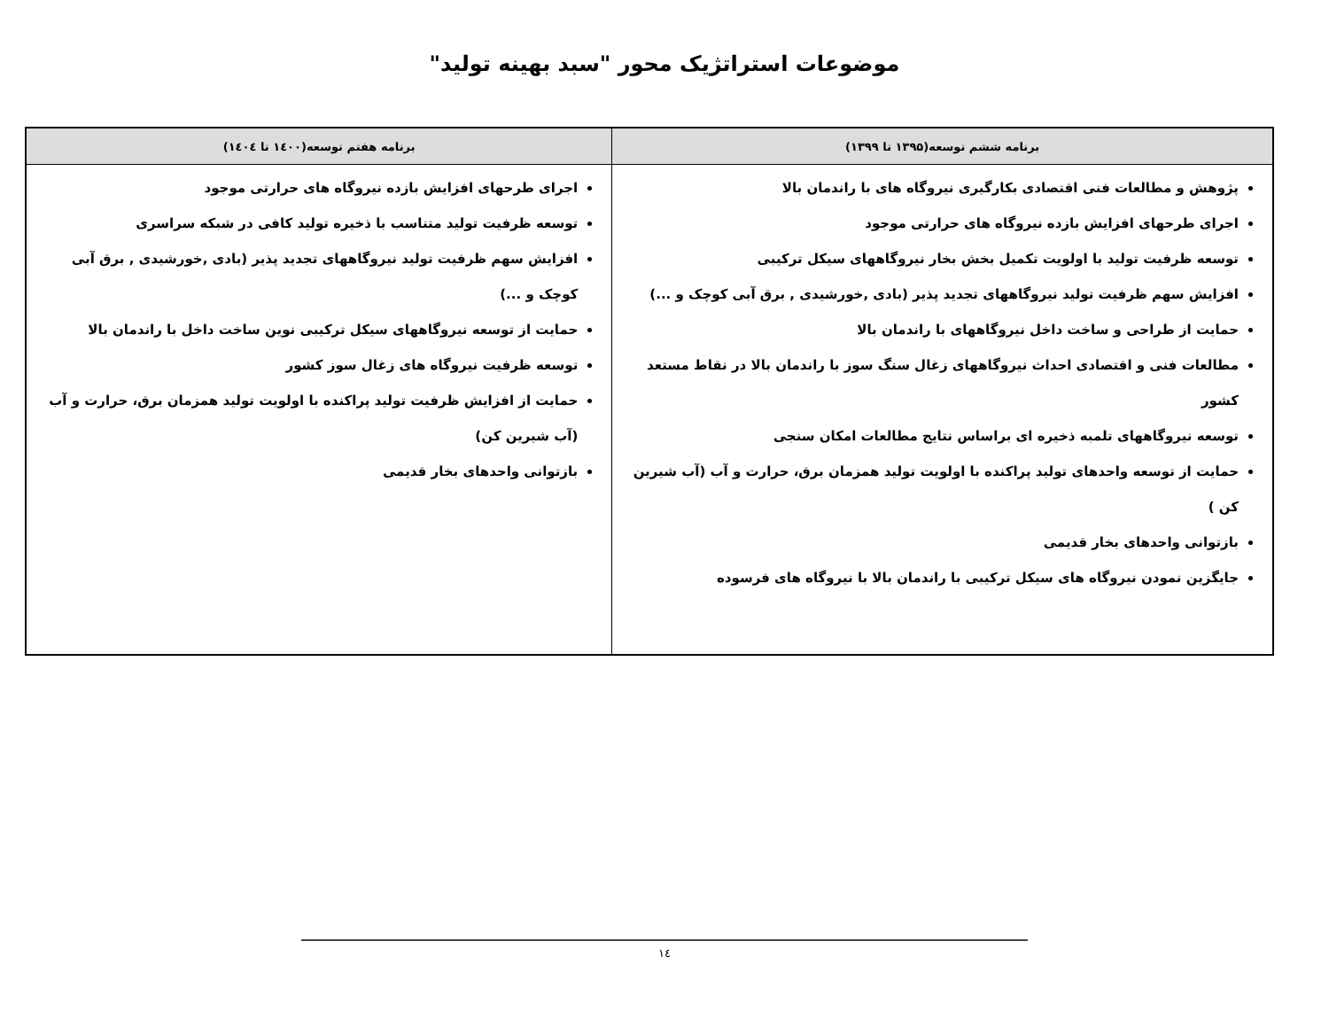موضوعات استراتژیک محور "سبد بهینه تولید"
| برنامه ششم توسعه(۱۳۹۵ تا ۱۳۹۹) | برنامه هفتم توسعه(۱٤۰۰ تا ۱٤۰٤) |
| --- | --- |
| پژوهش و مطالعات فنی اقتصادی بکارگیری نیروگاه های با راندمان بالا اجرای طرحهای افزایش بازده نیروگاه های حرارتی موجود توسعه ظرفیت تولید با اولویت تکمیل بخش بخار نیروگاههای سیکل ترکیبی افزایش سهم ظرفیت تولید نیروگاههای تجدید پذیر (بادی ,خورشیدی , برق آبی کوچک و ...) حمایت از طراحی و ساخت داخل نیروگاههای با راندمان بالا مطالعات فنی و اقتصادی احداث نیروگاههای زغال سنگ سوز با راندمان بالا در نقاط مستعد کشور توسعه نیروگاههای تلمبه ذخیره ای براساس نتایج مطالعات امکان سنجی حمایت از توسعه واحدهای تولید پراکنده با اولویت تولید همزمان برق، حرارت و آب (آب شیرین کن ) بازتوانی واحدهای بخار قدیمی جایگزین نمودن نیروگاه های سیکل ترکیبی با راندمان بالا با نیروگاه های فرسوده | اجرای طرحهای افزایش بازده نیروگاه های حرارتی موجود توسعه ظرفیت تولید متناسب با ذخیره تولید کافی در شبکه سراسری افزایش سهم ظرفیت تولید نیروگاههای تجدید پذیر (بادی ,خورشیدی , برق آبی کوچک و ...) حمایت از توسعه نیروگاههای سیکل ترکیبی نوین ساخت داخل با راندمان بالا توسعه ظرفیت نیروگاه های زغال سوز کشور حمایت از افزایش ظرفیت تولید پراکنده با اولویت تولید همزمان برق، حرارت و آب (آب شیرین کن) بازتوانی واحدهای بخار قدیمی |
۱٤